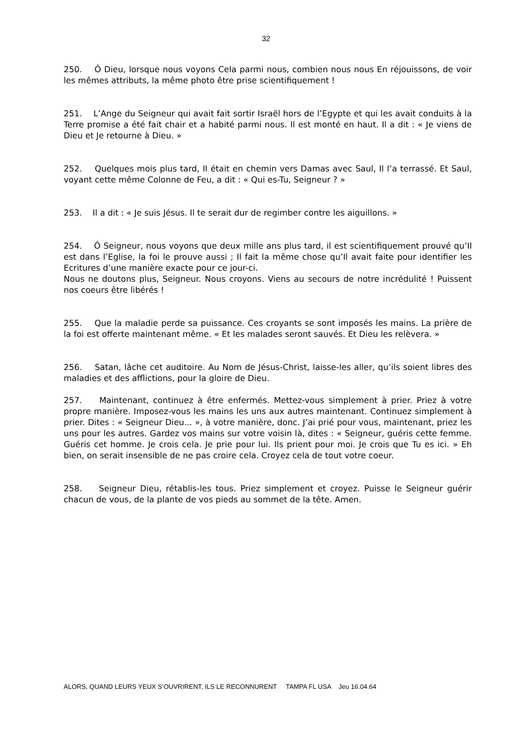32
250. Ô Dieu, lorsque nous voyons Cela parmi nous, combien nous nous En réjouissons, de voir les mêmes attributs, la même photo être prise scientifiquement !
251. L’Ange du Seigneur qui avait fait sortir Israël hors de l’Egypte et qui les avait conduits à la Terre promise a été fait chair et a habité parmi nous. Il est monté en haut. Il a dit : « Je viens de Dieu et Je retourne à Dieu. »
252. Quelques mois plus tard, Il était en chemin vers Damas avec Saul, Il l’a terrassé. Et Saul, voyant cette même Colonne de Feu, a dit : « Qui es-Tu, Seigneur ? »
253. Il a dit : « Je suis Jésus. Il te serait dur de regimber contre les aiguillons. »
254. Ô Seigneur, nous voyons que deux mille ans plus tard, il est scientifiquement prouvé qu’Il est dans l’Eglise, la foi le prouve aussi ; Il fait la même chose qu’Il avait faite pour identifier les Ecritures d’une manière exacte pour ce jour-ci.
Nous ne doutons plus, Seigneur. Nous croyons. Viens au secours de notre incrédulité ! Puissent nos coeurs être libérés !
255. Que la maladie perde sa puissance. Ces croyants se sont imposés les mains. La prière de la foi est offerte maintenant même. « Et les malades seront sauvés. Et Dieu les relèvera. »
256. Satan, lâche cet auditoire. Au Nom de Jésus-Christ, laisse-les aller, qu’ils soient libres des maladies et des afflictions, pour la gloire de Dieu.
257. Maintenant, continuez à être enfermés. Mettez-vous simplement à prier. Priez à votre propre manière. Imposez-vous les mains les uns aux autres maintenant. Continuez simplement à prier. Dites : « Seigneur Dieu... », à votre manière, donc. J’ai prié pour vous, maintenant, priez les uns pour les autres. Gardez vos mains sur votre voisin là, dites : « Seigneur, guéris cette femme. Guéris cet homme. Je crois cela. Je prie pour lui. Ils prient pour moi. Je crois que Tu es ici. » Eh bien, on serait insensible de ne pas croire cela. Croyez cela de tout votre coeur.
258. Seigneur Dieu, rétablis-les tous. Priez simplement et croyez. Puisse le Seigneur guérir chacun de vous, de la plante de vos pieds au sommet de la tête. Amen.
ALORS, QUAND LEURS YEUX S’OUVRIRENT, ILS LE RECONNURENT TAMPA FL USA Jeu 16.04.64